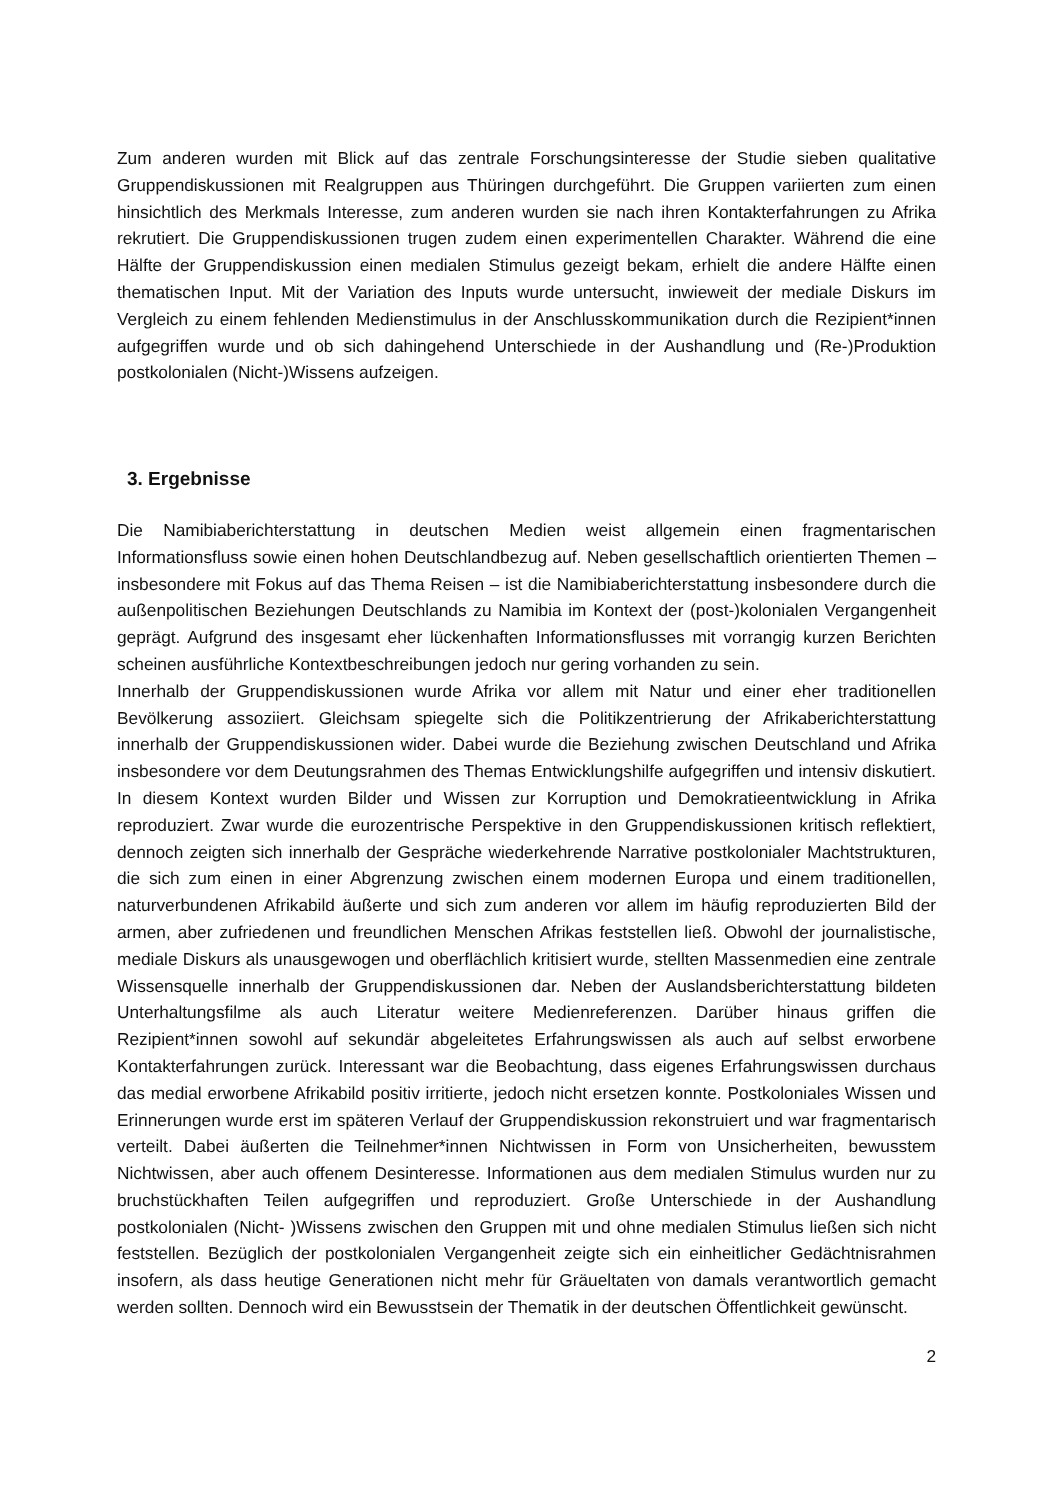Zum anderen wurden mit Blick auf das zentrale Forschungsinteresse der Studie sieben qualitative Gruppendiskussionen mit Realgruppen aus Thüringen durchgeführt. Die Gruppen variierten zum einen hinsichtlich des Merkmals Interesse, zum anderen wurden sie nach ihren Kontakterfahrungen zu Afrika rekrutiert. Die Gruppendiskussionen trugen zudem einen experimentellen Charakter. Während die eine Hälfte der Gruppendiskussion einen medialen Stimulus gezeigt bekam, erhielt die andere Hälfte einen thematischen Input. Mit der Variation des Inputs wurde untersucht, inwieweit der mediale Diskurs im Vergleich zu einem fehlenden Medienstimulus in der Anschlusskommunikation durch die Rezipient*innen aufgegriffen wurde und ob sich dahingehend Unterschiede in der Aushandlung und (Re-)Produktion postkolonialen (Nicht-)Wissens aufzeigen.
3. Ergebnisse
Die Namibiaberichterstattung in deutschen Medien weist allgemein einen fragmentarischen Informationsfluss sowie einen hohen Deutschlandbezug auf. Neben gesellschaftlich orientierten Themen – insbesondere mit Fokus auf das Thema Reisen – ist die Namibiaberichterstattung insbesondere durch die außenpolitischen Beziehungen Deutschlands zu Namibia im Kontext der (post-)kolonialen Vergangenheit geprägt. Aufgrund des insgesamt eher lückenhaften Informationsflusses mit vorrangig kurzen Berichten scheinen ausführliche Kontextbeschreibungen jedoch nur gering vorhanden zu sein.
Innerhalb der Gruppendiskussionen wurde Afrika vor allem mit Natur und einer eher traditionellen Bevölkerung assoziiert. Gleichsam spiegelte sich die Politikzentrierung der Afrikaberichterstattung innerhalb der Gruppendiskussionen wider. Dabei wurde die Beziehung zwischen Deutschland und Afrika insbesondere vor dem Deutungsrahmen des Themas Entwicklungshilfe aufgegriffen und intensiv diskutiert. In diesem Kontext wurden Bilder und Wissen zur Korruption und Demokratieentwicklung in Afrika reproduziert. Zwar wurde die eurozentrische Perspektive in den Gruppendiskussionen kritisch reflektiert, dennoch zeigten sich innerhalb der Gespräche wiederkehrende Narrative postkolonialer Machtstrukturen, die sich zum einen in einer Abgrenzung zwischen einem modernen Europa und einem traditionellen, naturverbundenen Afrikabild äußerte und sich zum anderen vor allem im häufig reproduzierten Bild der armen, aber zufriedenen und freundlichen Menschen Afrikas feststellen ließ. Obwohl der journalistische, mediale Diskurs als unausgewogen und oberflächlich kritisiert wurde, stellten Massenmedien eine zentrale Wissensquelle innerhalb der Gruppendiskussionen dar. Neben der Auslandsberichterstattung bildeten Unterhaltungsfilme als auch Literatur weitere Medienreferenzen. Darüber hinaus griffen die Rezipient*innen sowohl auf sekundär abgeleitetes Erfahrungswissen als auch auf selbst erworbene Kontakterfahrungen zurück. Interessant war die Beobachtung, dass eigenes Erfahrungswissen durchaus das medial erworbene Afrikabild positiv irritierte, jedoch nicht ersetzen konnte. Postkoloniales Wissen und Erinnerungen wurde erst im späteren Verlauf der Gruppendiskussion rekonstruiert und war fragmentarisch verteilt. Dabei äußerten die Teilnehmer*innen Nichtwissen in Form von Unsicherheiten, bewusstem Nichtwissen, aber auch offenem Desinteresse. Informationen aus dem medialen Stimulus wurden nur zu bruchstückhaften Teilen aufgegriffen und reproduziert. Große Unterschiede in der Aushandlung postkolonialen (Nicht- )Wissens zwischen den Gruppen mit und ohne medialen Stimulus ließen sich nicht feststellen. Bezüglich der postkolonialen Vergangenheit zeigte sich ein einheitlicher Gedächtnisrahmen insofern, als dass heutige Generationen nicht mehr für Gräueltaten von damals verantwortlich gemacht werden sollten. Dennoch wird ein Bewusstsein der Thematik in der deutschen Öffentlichkeit gewünscht.
2